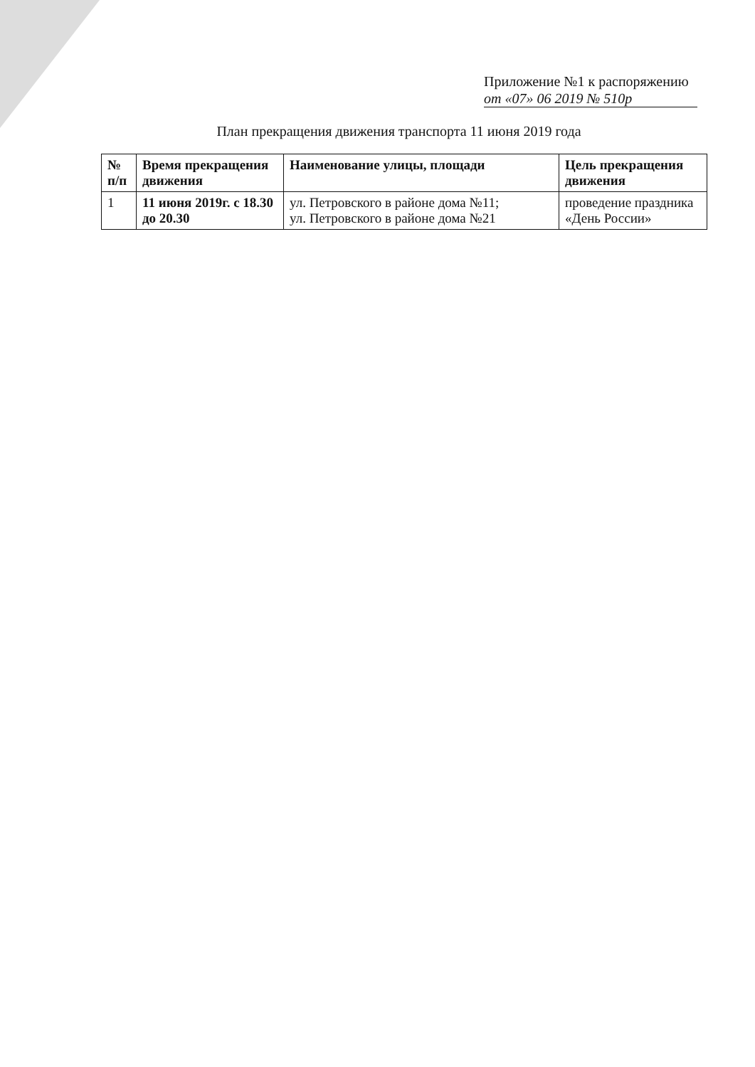Приложение №1 к распоряжению
от «07» 06 2019 № 510р
План прекращения движения транспорта 11 июня 2019 года
| № п/п | Время прекращения движения | Наименование улицы, площади | Цель прекращения движения |
| --- | --- | --- | --- |
| 1 | 11 июня 2019г. с 18.30 до 20.30 | ул. Петровского в районе дома №11; ул. Петровского в районе дома №21 | проведение праздника «День России» |